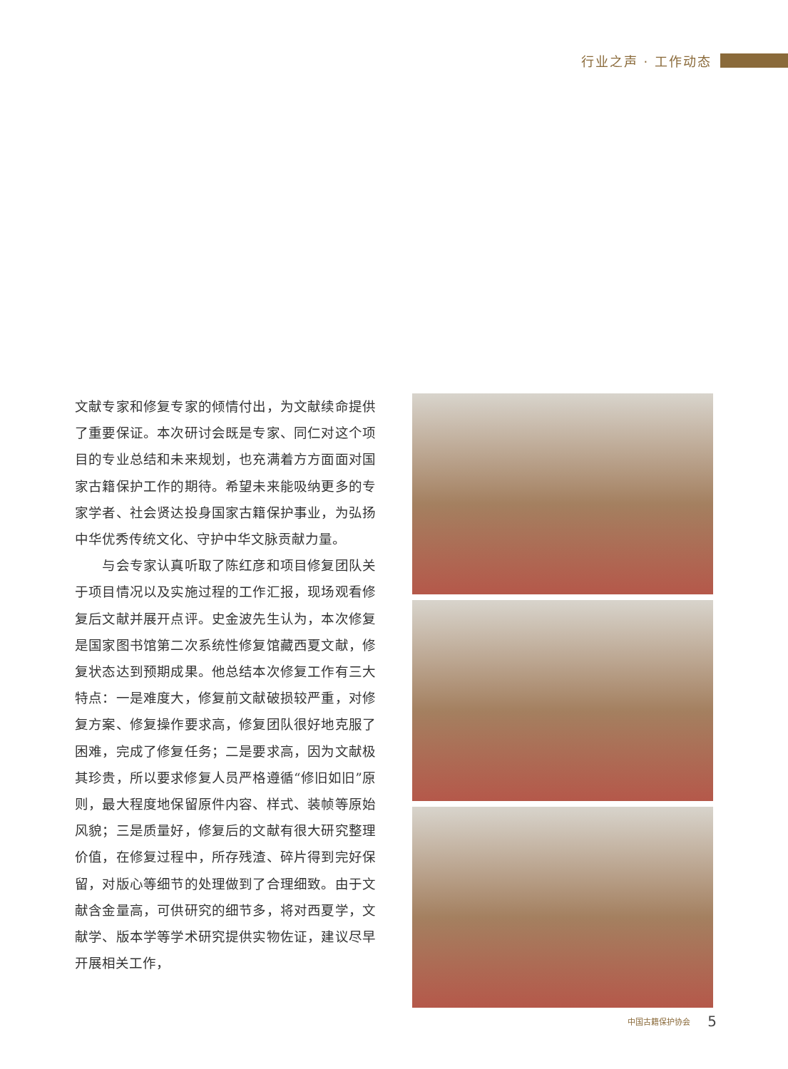行业之声 · 工作动态
文献专家和修复专家的倾情付出，为文献续命提供了重要保证。本次研讨会既是专家、同仁对这个项目的专业总结和未来规划，也充满着方方面面对国家古籍保护工作的期待。希望未来能吸纳更多的专家学者、社会贤达投身国家古籍保护事业，为弘扬中华优秀传统文化、守护中华文脉贡献力量。
　　与会专家认真听取了陈红彦和项目修复团队关于项目情况以及实施过程的工作汇报，现场观看修复后文献并展开点评。史金波先生认为，本次修复是国家图书馆第二次系统性修复馆藏西夏文献，修复状态达到预期成果。他总结本次修复工作有三大特点：一是难度大，修复前文献破损较严重，对修复方案、修复操作要求高，修复团队很好地克服了困难，完成了修复任务；二是要求高，因为文献极其珍贵，所以要求修复人员严格遵循“修旧如旧”原则，最大程度地保留原件内容、样式、装帧等原始风貌；三是质量好，修复后的文献有很大研究整理价值，在修复过程中，所存残渣、碎片得到完好保留，对版心等细节的处理做到了合理细致。由于文献含金量高，可供研究的细节多，将对西夏学，文献学、版本学等学术研究提供实物佐证，建议尽早开展相关工作，
中国古籍保护协会 5